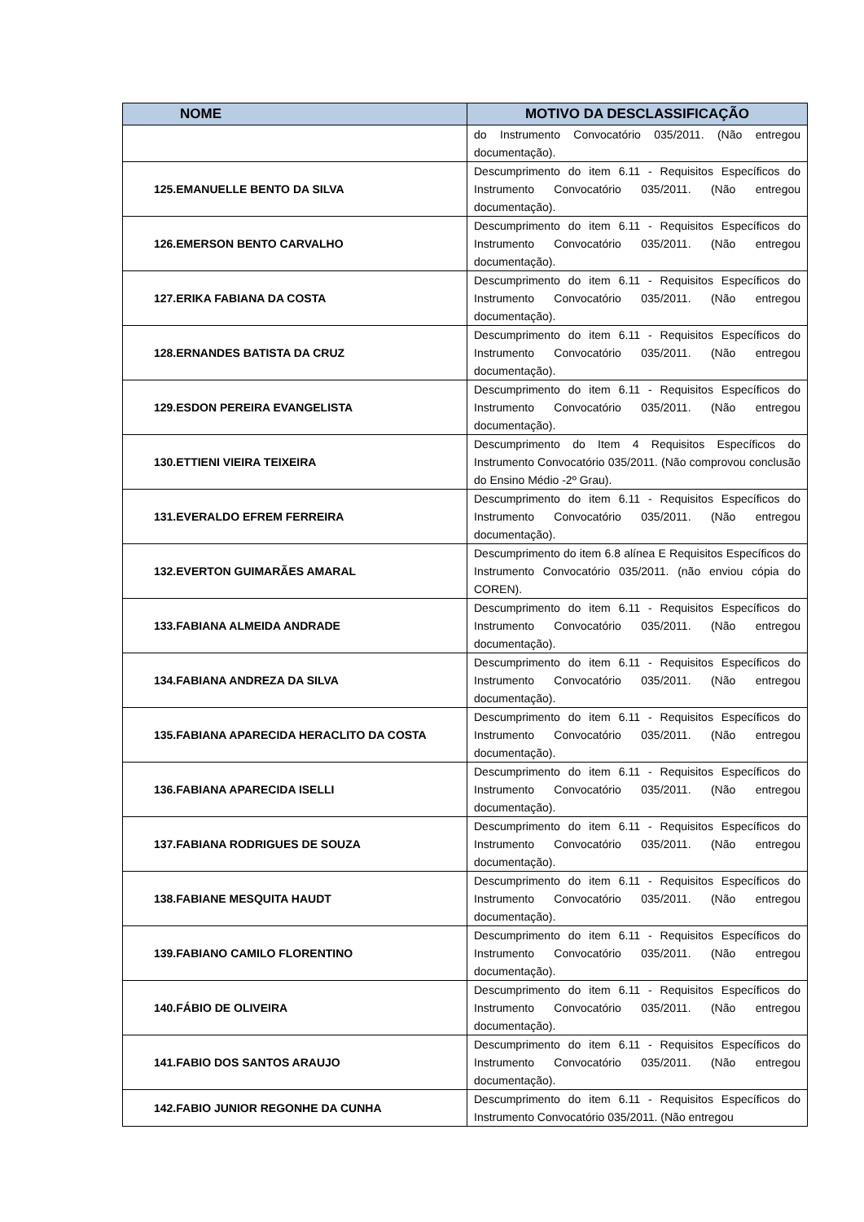| NOME | MOTIVO DA DESCLASSIFICAÇÃO |
| --- | --- |
| | do Instrumento Convocatório 035/2011. (Não entregou documentação). |
| 125.EMANUELLE BENTO DA SILVA | Descumprimento do item 6.11 - Requisitos Específicos do Instrumento Convocatório 035/2011. (Não entregou documentação). |
| 126.EMERSON BENTO CARVALHO | Descumprimento do item 6.11 - Requisitos Específicos do Instrumento Convocatório 035/2011. (Não entregou documentação). |
| 127.ERIKA FABIANA DA COSTA | Descumprimento do item 6.11 - Requisitos Específicos do Instrumento Convocatório 035/2011. (Não entregou documentação). |
| 128.ERNANDES BATISTA DA CRUZ | Descumprimento do item 6.11 - Requisitos Específicos do Instrumento Convocatório 035/2011. (Não entregou documentação). |
| 129.ESDON PEREIRA EVANGELISTA | Descumprimento do item 6.11 - Requisitos Específicos do Instrumento Convocatório 035/2011. (Não entregou documentação). |
| 130.ETTIENI VIEIRA TEIXEIRA | Descumprimento do Item 4 Requisitos Específicos do Instrumento Convocatório 035/2011. (Não comprovou conclusão do Ensino Médio -2º Grau). |
| 131.EVERALDO EFREM FERREIRA | Descumprimento do item 6.11 - Requisitos Específicos do Instrumento Convocatório 035/2011. (Não entregou documentação). |
| 132.EVERTON GUIMARÃES AMARAL | Descumprimento do item 6.8 alínea E Requisitos Específicos do Instrumento Convocatório 035/2011. (não enviou cópia do COREN). |
| 133.FABIANA ALMEIDA ANDRADE | Descumprimento do item 6.11 - Requisitos Específicos do Instrumento Convocatório 035/2011. (Não entregou documentação). |
| 134.FABIANA ANDREZA DA SILVA | Descumprimento do item 6.11 - Requisitos Específicos do Instrumento Convocatório 035/2011. (Não entregou documentação). |
| 135.FABIANA APARECIDA HERACLITO DA COSTA | Descumprimento do item 6.11 - Requisitos Específicos do Instrumento Convocatório 035/2011. (Não entregou documentação). |
| 136.FABIANA APARECIDA ISELLI | Descumprimento do item 6.11 - Requisitos Específicos do Instrumento Convocatório 035/2011. (Não entregou documentação). |
| 137.FABIANA RODRIGUES DE SOUZA | Descumprimento do item 6.11 - Requisitos Específicos do Instrumento Convocatório 035/2011. (Não entregou documentação). |
| 138.FABIANE MESQUITA HAUDT | Descumprimento do item 6.11 - Requisitos Específicos do Instrumento Convocatório 035/2011. (Não entregou documentação). |
| 139.FABIANO CAMILO FLORENTINO | Descumprimento do item 6.11 - Requisitos Específicos do Instrumento Convocatório 035/2011. (Não entregou documentação). |
| 140.FÁBIO DE OLIVEIRA | Descumprimento do item 6.11 - Requisitos Específicos do Instrumento Convocatório 035/2011. (Não entregou documentação). |
| 141.FABIO DOS SANTOS ARAUJO | Descumprimento do item 6.11 - Requisitos Específicos do Instrumento Convocatório 035/2011. (Não entregou documentação). |
| 142.FABIO JUNIOR REGONHE DA CUNHA | Descumprimento do item 6.11 - Requisitos Específicos do Instrumento Convocatório 035/2011. (Não entregou |